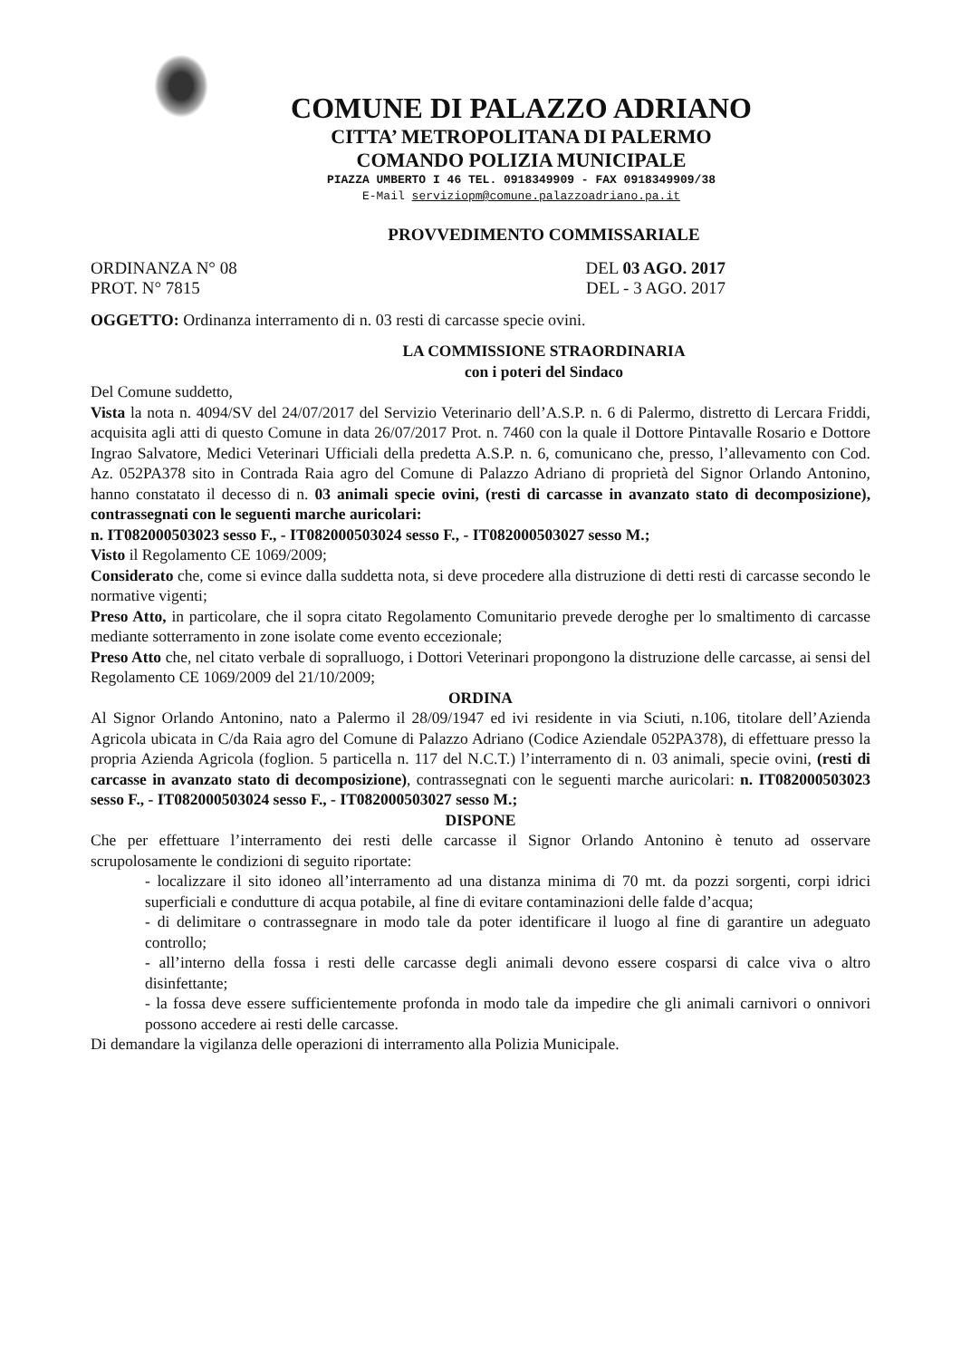COMUNE DI PALAZZO ADRIANO
CITTA’ METROPOLITANA DI PALERMO
COMANDO POLIZIA MUNICIPALE
PIAZZA UMBERTO I 46 TEL. 0918349909 - FAX 0918349909/38
E-Mail serviziopm@comune.palazzoadriano.pa.it
PROVVEDIMENTO COMMISSARIALE
ORDINANZA N° 08 DEL 03 AGO. 2017
PROT. N° 7815 DEL - 3 AGO. 2017
OGGETTO: Ordinanza interramento di n. 03 resti di carcasse specie ovini.
LA COMMISSIONE STRAORDINARIA
con i poteri del Sindaco
Del Comune suddetto,
Vista la nota n. 4094/SV del 24/07/2017 del Servizio Veterinario dell’A.S.P. n. 6 di Palermo, distretto di Lercara Friddi, acquisita agli atti di questo Comune in data 26/07/2017 Prot. n. 7460 con la quale il Dottore Pintavalle Rosario e Dottore Ingrao Salvatore, Medici Veterinari Ufficiali della predetta A.S.P. n. 6, comunicano che, presso, l’allevamento con Cod. Az. 052PA378 sito in Contrada Raia agro del Comune di Palazzo Adriano di proprietà del Signor Orlando Antonino, hanno constatato il decesso di n. 03 animali specie ovini, (resti di carcasse in avanzato stato di decomposizione), contrassegnati con le seguenti marche auricolari:
n. IT082000503023 sesso F., - IT082000503024 sesso F., - IT082000503027 sesso M.;
Visto il Regolamento CE 1069/2009;
Considerato che, come si evince dalla suddetta nota, si deve procedere alla distruzione di detti resti di carcasse secondo le normative vigenti;
Preso Atto, in particolare, che il sopra citato Regolamento Comunitario prevede deroghe per lo smaltimento di carcasse mediante sotterramento in zone isolate come evento eccezionale;
Preso Atto che, nel citato verbale di sopralluogo, i Dottori Veterinari propongono la distruzione delle carcasse, ai sensi del Regolamento CE 1069/2009 del 21/10/2009;
ORDINA
Al Signor Orlando Antonino, nato a Palermo il 28/09/1947 ed ivi residente in via Sciuti, n.106, titolare dell’Azienda Agricola ubicata in C/da Raia agro del Comune di Palazzo Adriano (Codice Aziendale 052PA378), di effettuare presso la propria Azienda Agricola (foglion. 5 particella n. 117 del N.C.T.) l’interramento di n. 03 animali, specie ovini, (resti di carcasse in avanzato stato di decomposizione), contrassegnati con le seguenti marche auricolari: n. IT082000503023 sesso F., - IT082000503024 sesso F., - IT082000503027 sesso M.;
DISPONE
Che per effettuare l’interramento dei resti delle carcasse il Signor Orlando Antonino è tenuto ad osservare scrupolosamente le condizioni di seguito riportate:
- localizzare il sito idoneo all’interramento ad una distanza minima di 70 mt. da pozzi sorgenti, corpi idrici superficiali e condutture di acqua potabile, al fine di evitare contaminazioni delle falde d’acqua;
- di delimitare o contrassegnare in modo tale da poter identificare il luogo al fine di garantire un adeguato controllo;
- all’interno della fossa i resti delle carcasse degli animali devono essere cosparsi di calce viva o altro disinfettante;
- la fossa deve essere sufficientemente profonda in modo tale da impedire che gli animali carnivori o onnivori possono accedere ai resti delle carcasse.
Di demandare la vigilanza delle operazioni di interramento alla Polizia Municipale.